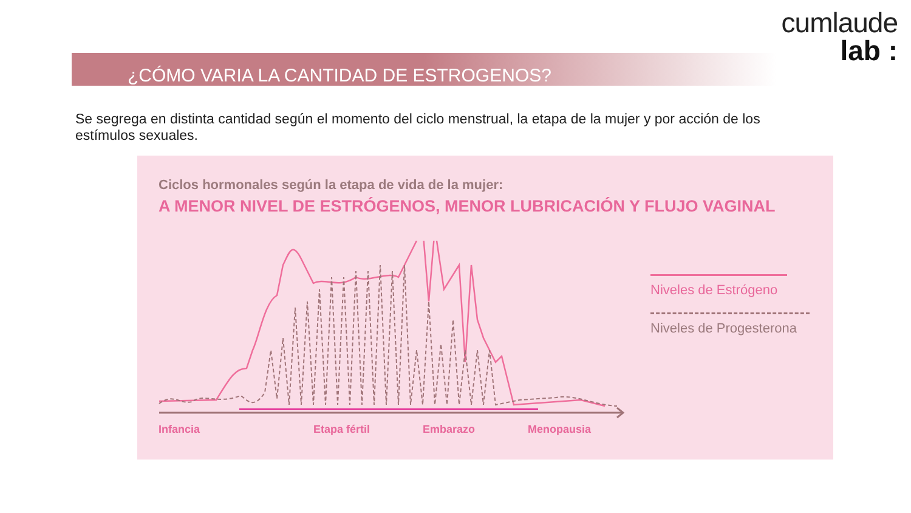cumlaude
lab :
¿CÓMO VARIA LA CANTIDAD DE ESTROGENOS?
Se segrega en distinta cantidad según el momento del ciclo menstrual, la etapa de la mujer y por acción de los estímulos sexuales.
Ciclos hormonales según la etapa de vida de la mujer:
A MENOR NIVEL DE ESTRÓGENOS, MENOR LUBRICACIÓN Y FLUJO VAGINAL
Infancia Etapa fértil Embarazo Menopausia
Niveles de Estrógeno
Niveles de Progesterona